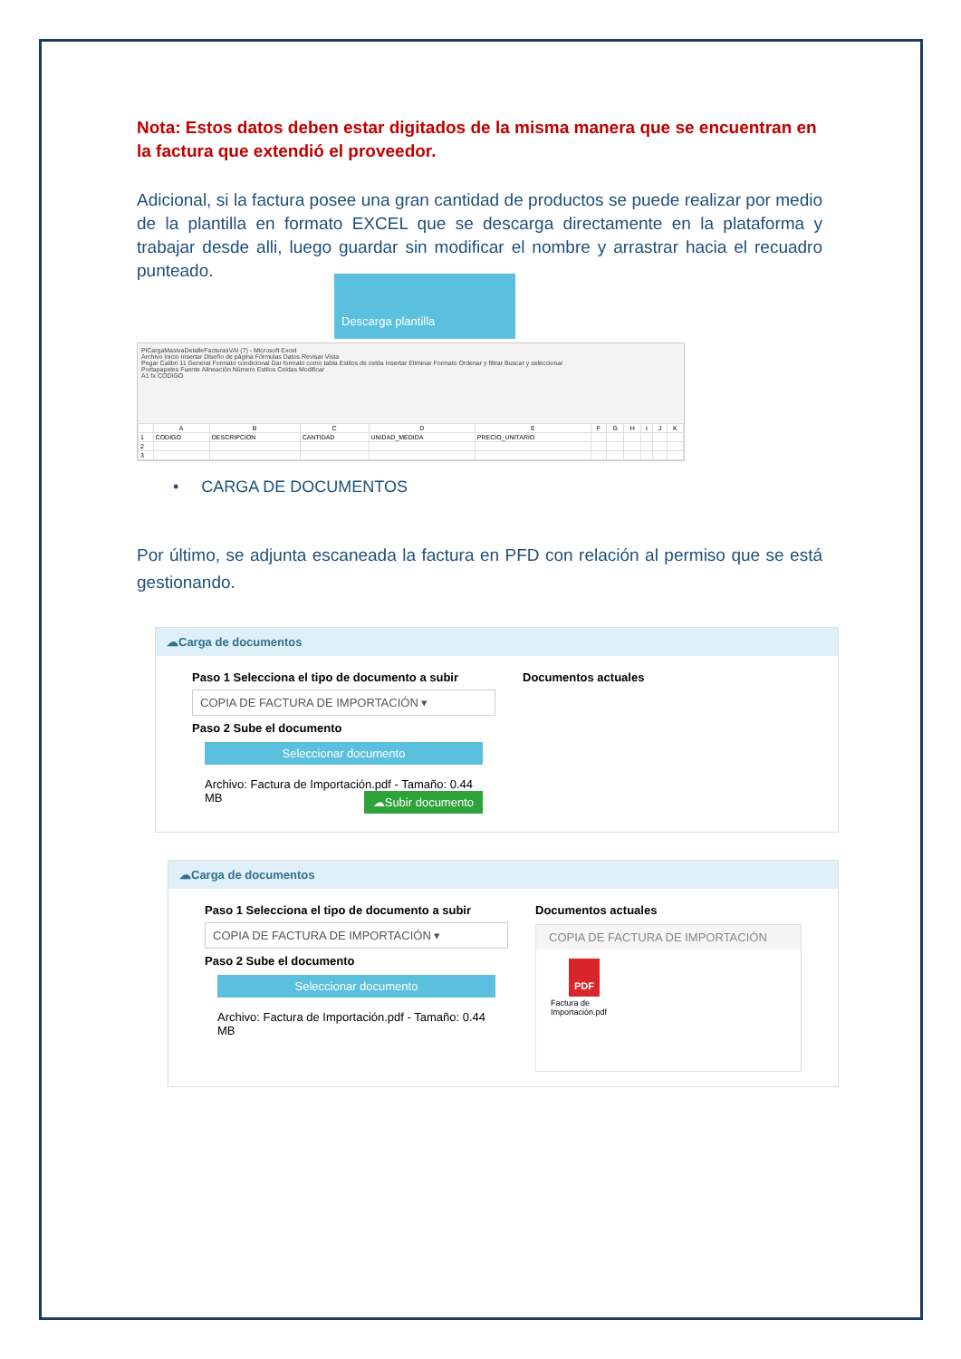Nota: Estos datos deben estar digitados de la misma manera que se encuentran en la factura que extendió el proveedor.
Adicional, si la factura posee una gran cantidad de productos se puede realizar por medio de la plantilla en formato EXCEL que se descarga directamente en la plataforma y trabajar desde alli, luego guardar sin modificar el nombre y arrastrar hacia el recuadro punteado.
Descarga plantilla
PlCargaMasivaDetalleFacturasVAI (7) - Microsoft Excel
Archivo Inicio Insertar Diseño de página Fórmulas Datos Revisar Vista
Pegar Calibri 11 General Formato condicional Dar formato como tabla Estilos de celda Insertar Eliminar Formato Ordenar y filtrar Buscar y seleccionar
Portapapeles Fuente Alineación Número Estilos Celdas Modificar
A1 fx CODIGO
| | A | B | C | D | E | F | G | H | I | J | K |
| --- | --- | --- | --- | --- | --- | --- | --- | --- | --- | --- | --- |
| 1 | CODIGO | DESCRIPCION | CANTIDAD | UNIDAD_MEDIDA | PRECIO_UNITARIO | | | | | | |
| 2 | | | | | | | | | | | |
| 3 | | | | | | | | | | | |
• CARGA DE DOCUMENTOS
Por último, se adjunta escaneada la factura en PFD con relación al permiso que se está gestionando.
☁Carga de documentos
Paso 1 Selecciona el tipo de documento a subir
COPIA DE FACTURA DE IMPORTACIÓN ▾
Paso 2 Sube el documento
Seleccionar documento
Archivo: Factura de Importación.pdf - Tamaño: 0.44 MB ☁Subir documento
Documentos actuales
☁Carga de documentos
Paso 1 Selecciona el tipo de documento a subir
COPIA DE FACTURA DE IMPORTACIÓN ▾
Paso 2 Sube el documento
Seleccionar documento
Archivo: Factura de Importación.pdf - Tamaño: 0.44 MB
Documentos actuales
COPIA DE FACTURA DE IMPORTACIÓN
PDF
Factura de
Importación.pdf